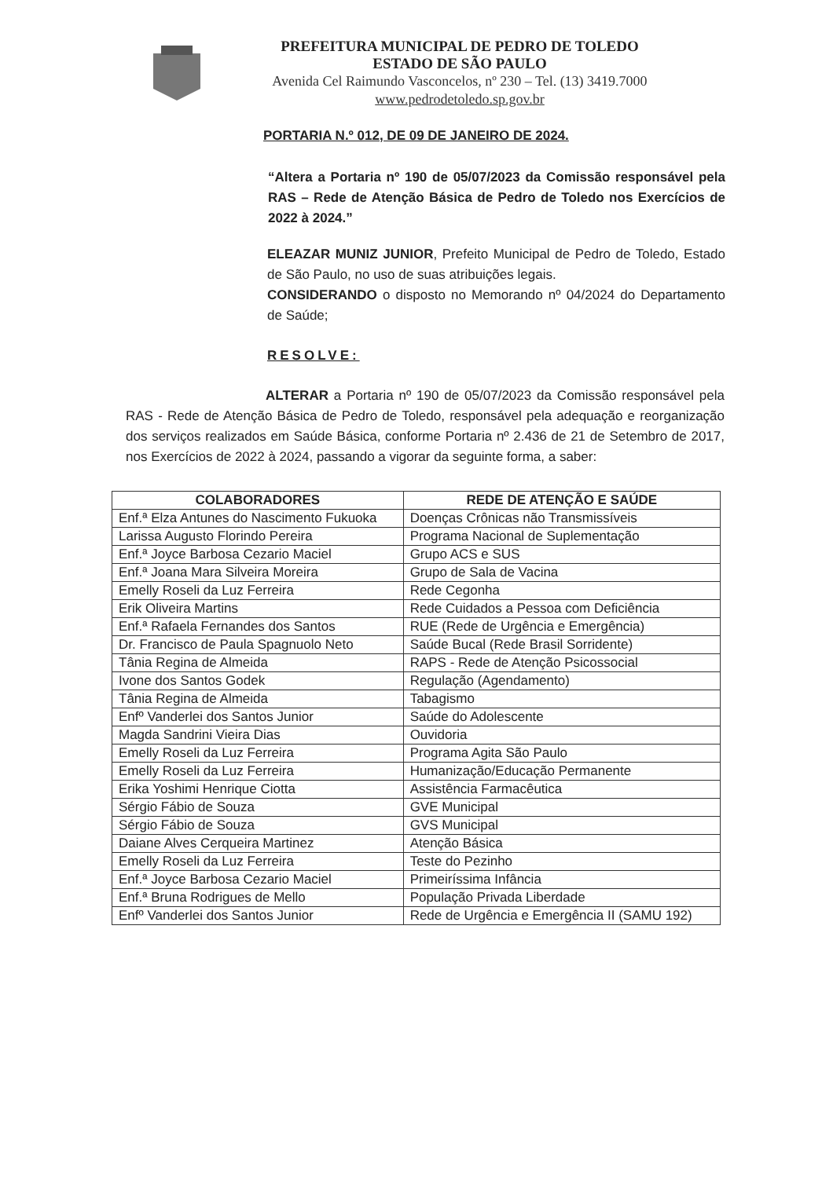PREFEITURA MUNICIPAL DE PEDRO DE TOLEDO
ESTADO DE SÃO PAULO
Avenida Cel Raimundo Vasconcelos, nº 230 – Tel. (13) 3419.7000
www.pedrodetoledo.sp.gov.br
PORTARIA N.º 012, DE 09 DE JANEIRO DE 2024.
“Altera a Portaria nº 190 de 05/07/2023 da Comissão responsável pela RAS – Rede de Atenção Básica de Pedro de Toledo nos Exercícios de 2022 à 2024.”
ELEAZAR MUNIZ JUNIOR, Prefeito Municipal de Pedro de Toledo, Estado de São Paulo, no uso de suas atribuições legais.
CONSIDERANDO o disposto no Memorando nº 04/2024 do Departamento de Saúde;
RESOLVE:
ALTERAR a Portaria nº 190 de 05/07/2023 da Comissão responsável pela RAS - Rede de Atenção Básica de Pedro de Toledo, responsável pela adequação e reorganização dos serviços realizados em Saúde Básica, conforme Portaria nº 2.436 de 21 de Setembro de 2017, nos Exercícios de 2022 à 2024, passando a vigorar da seguinte forma, a saber:
| COLABORADORES | REDE DE ATENÇÃO E SAÚDE |
| --- | --- |
| Enf.ª Elza Antunes do Nascimento Fukuoka | Doenças Crônicas não Transmissíveis |
| Larissa Augusto Florindo Pereira | Programa Nacional de Suplementação |
| Enf.ª Joyce Barbosa Cezario Maciel | Grupo ACS e SUS |
| Enf.ª Joana Mara Silveira Moreira | Grupo de Sala de Vacina |
| Emelly Roseli da Luz Ferreira | Rede Cegonha |
| Erik Oliveira Martins | Rede Cuidados a Pessoa com Deficiência |
| Enf.ª Rafaela Fernandes dos Santos | RUE (Rede de Urgência e Emergência) |
| Dr. Francisco de Paula Spagnuolo Neto | Saúde Bucal (Rede Brasil Sorridente) |
| Tânia Regina de Almeida | RAPS - Rede de Atenção Psicossocial |
| Ivone dos Santos Godek | Regulação (Agendamento) |
| Tânia Regina de Almeida | Tabagismo |
| Enfº Vanderlei dos Santos Junior | Saúde do Adolescente |
| Magda Sandrini Vieira Dias | Ouvidoria |
| Emelly Roseli da Luz Ferreira | Programa Agita São Paulo |
| Emelly Roseli da Luz Ferreira | Humanização/Educação Permanente |
| Erika Yoshimi Henrique Ciotta | Assistência Farmacêutica |
| Sérgio Fábio de Souza | GVE Municipal |
| Sérgio Fábio de Souza | GVS Municipal |
| Daiane Alves Cerqueira Martinez | Atenção Básica |
| Emelly Roseli da Luz Ferreira | Teste do Pezinho |
| Enf.ª Joyce Barbosa Cezario Maciel | Primeiríssima Infância |
| Enf.ª Bruna Rodrigues de Mello | População Privada Liberdade |
| Enfº Vanderlei dos Santos Junior | Rede de Urgência e Emergência II (SAMU 192) |